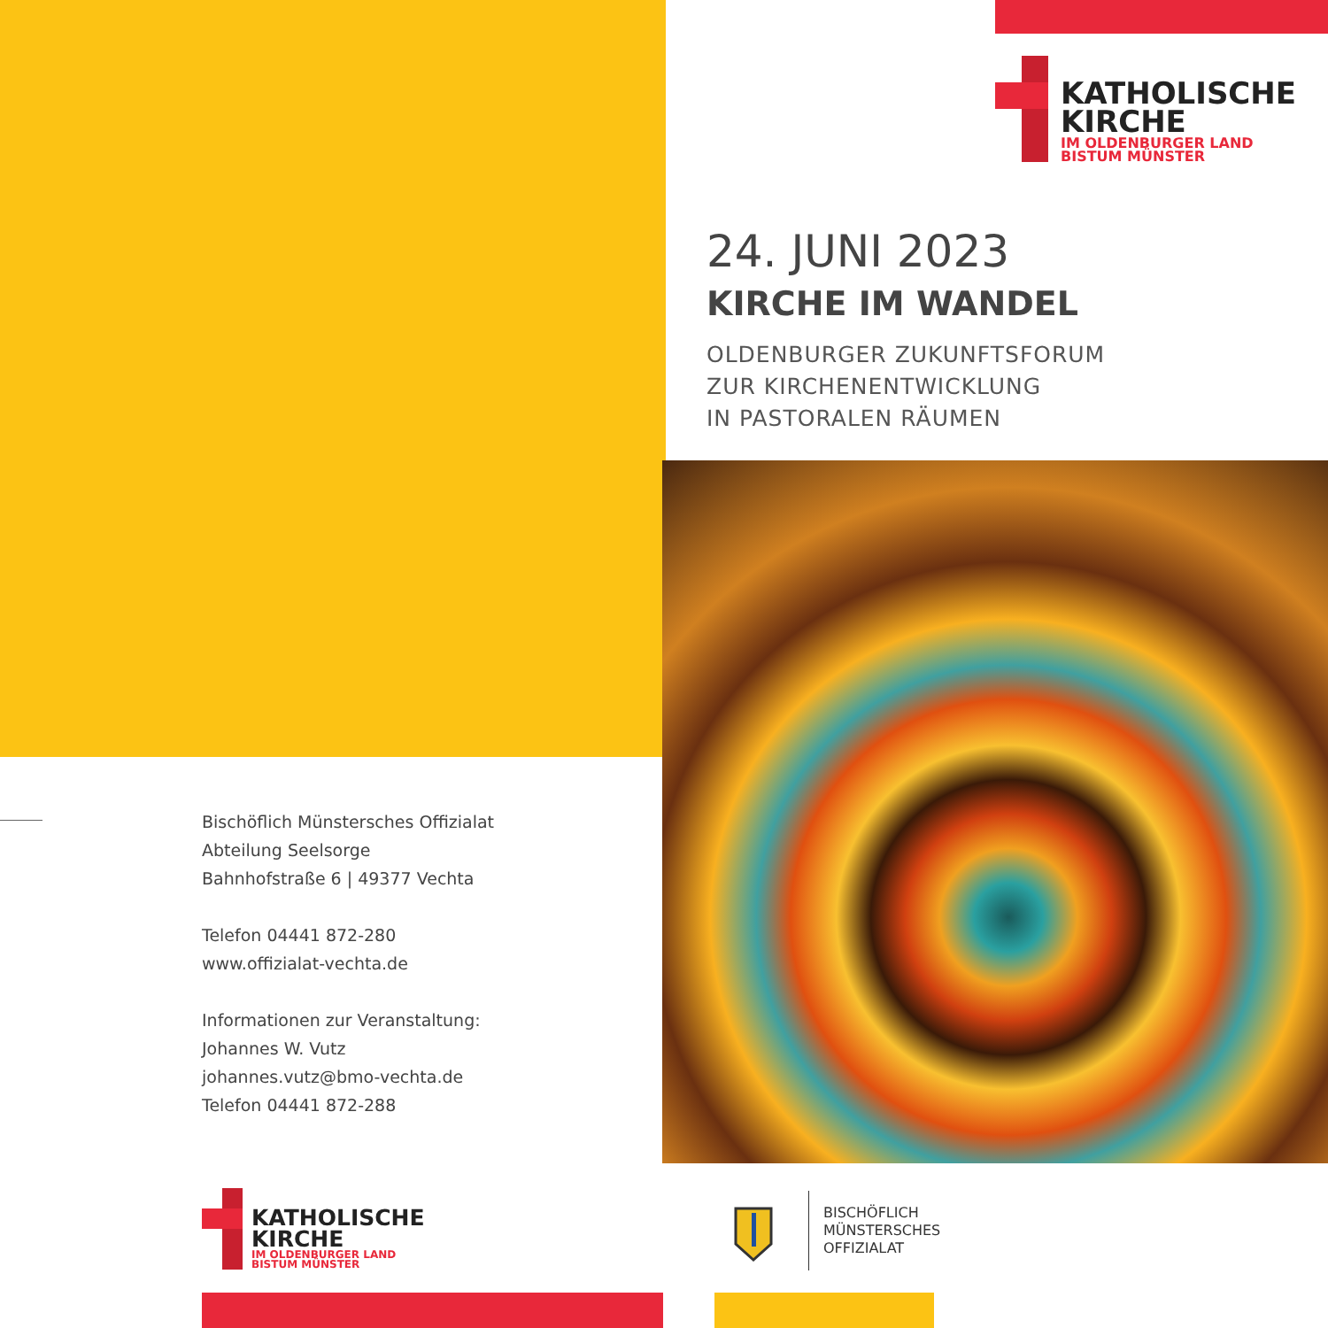KATHOLISCHE
KIRCHE
IM OLDENBURGER LAND
BISTUM MÜNSTER
24. JUNI 2023
KIRCHE IM WANDEL
OLDENBURGER ZUKUNFTSFORUM
ZUR KIRCHENENTWICKLUNG
IN PASTORALEN RÄUMEN
Bischöflich Münstersches Offizialat
Abteilung Seelsorge
Bahnhofstraße 6 | 49377 Vechta
Telefon 04441 872-280
www.offizialat-vechta.de
Informationen zur Veranstaltung:
Johannes W. Vutz
johannes.vutz@bmo-vechta.de
Telefon 04441 872-288
KATHOLISCHE
KIRCHE
IM OLDENBURGER LAND
BISTUM MÜNSTER
BISCHÖFLICH
MÜNSTERSCHES
OFFIZIALAT